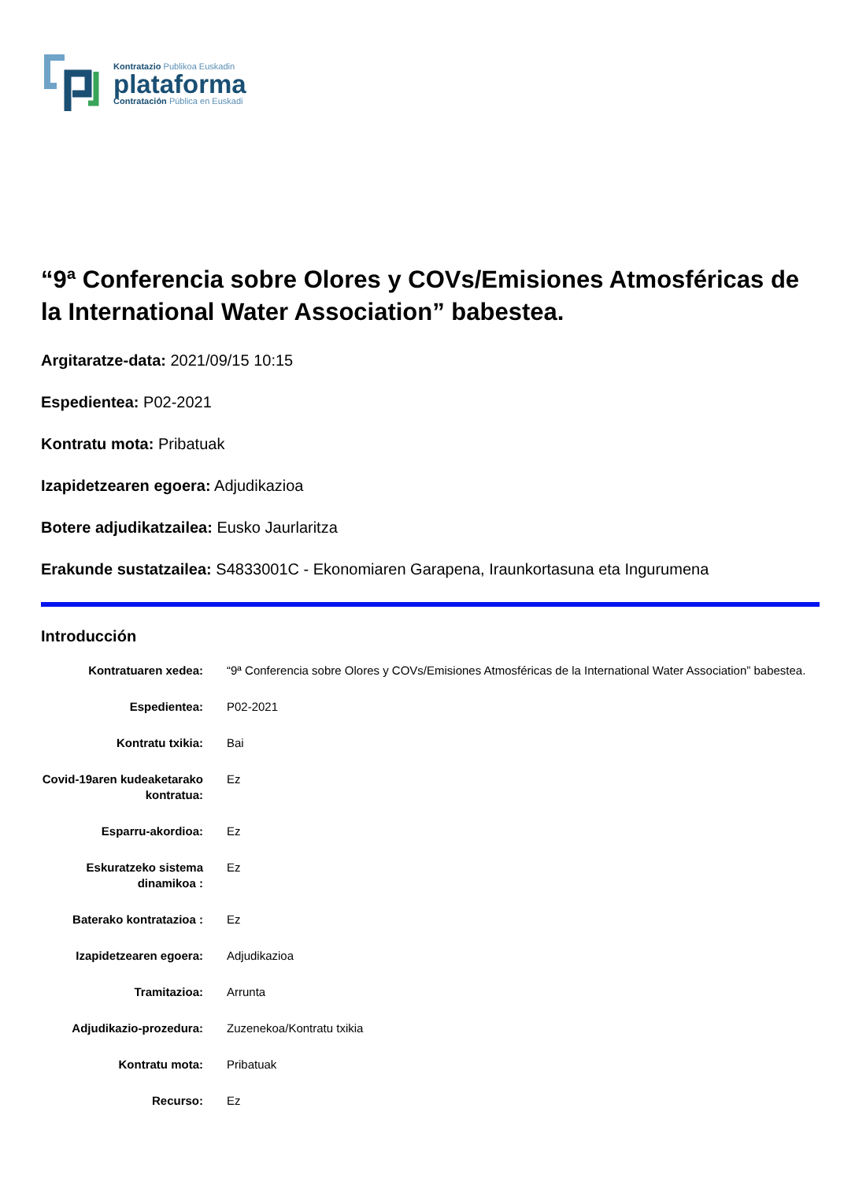Kontratazio Publikoa Euskadin
plataforma
Contratación Pública en Euskadi
“9ª Conferencia sobre Olores y COVs/Emisiones Atmosféricas de la International Water Association” babestea.
Argitaratze-data: 2021/09/15 10:15
Espedientea: P02-2021
Kontratu mota: Pribatuak
Izapidetzearen egoera: Adjudikazioa
Botere adjudikatzailea: Eusko Jaurlaritza
Erakunde sustatzailea: S4833001C - Ekonomiaren Garapena, Iraunkortasuna eta Ingurumena
Introducción
| Kontratuaren xedea: | “9ª Conferencia sobre Olores y COVs/Emisiones Atmosféricas de la International Water Association” babestea. |
| Espedientea: | P02-2021 |
| Kontratu txikia: | Bai |
| Covid-19aren kudeaketarako kontratua: | Ez |
| Esparru-akordioa: | Ez |
| Eskuratzeko sistema dinamikoa : | Ez |
| Baterako kontratazioa : | Ez |
| Izapidetzearen egoera: | Adjudikazioa |
| Tramitazioa: | Arrunta |
| Adjudikazio-prozedura: | Zuzenekoa/Kontratu txikia |
| Kontratu mota: | Pribatuak |
| Recurso: | Ez |